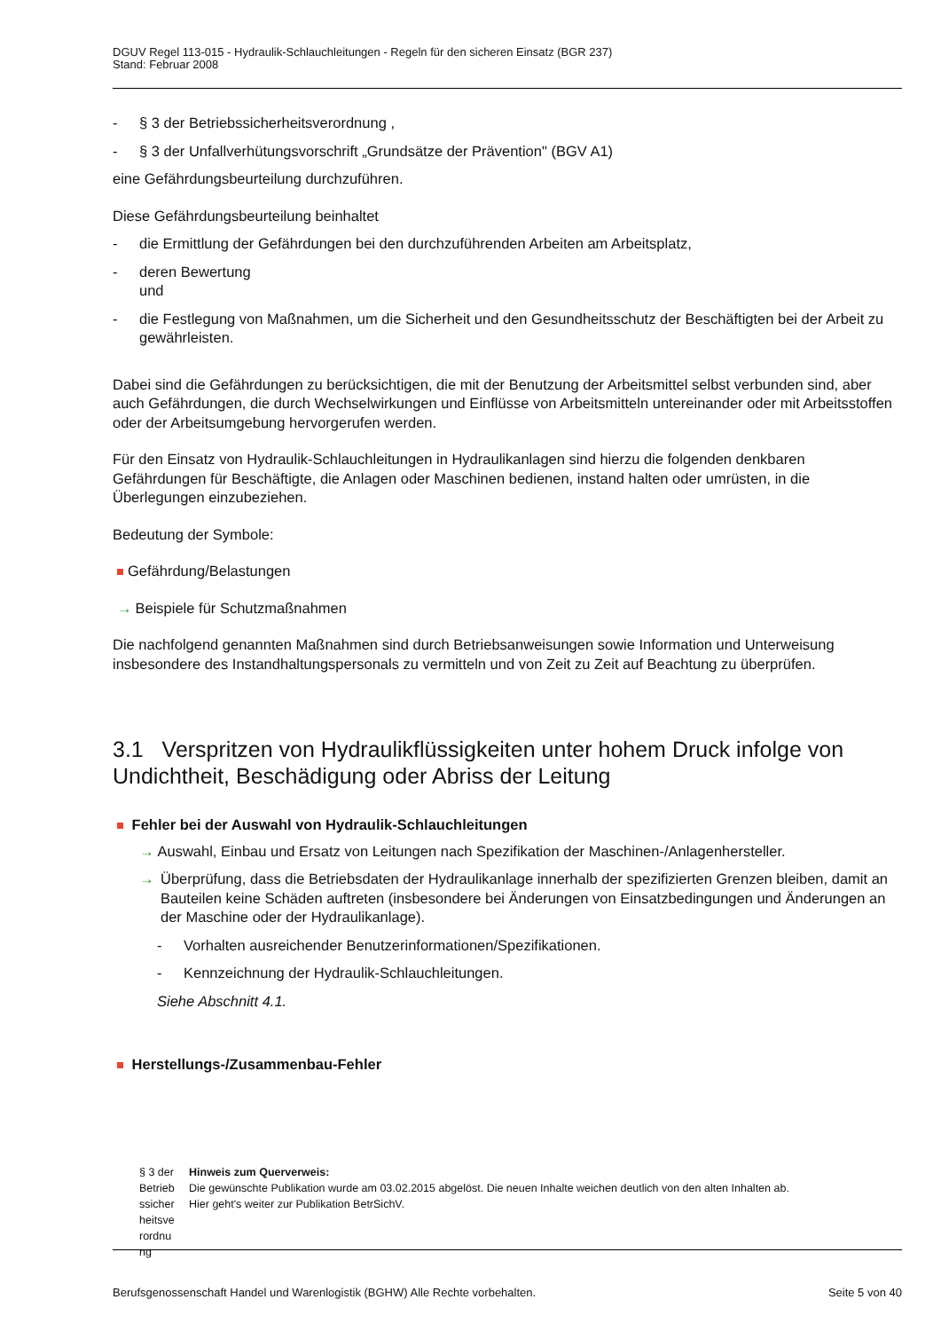DGUV Regel 113-015 - Hydraulik-Schlauchleitungen - Regeln für den sicheren Einsatz (BGR 237)
Stand: Februar 2008
- § 3 der Betriebssicherheitsverordnung ,
- § 3 der Unfallverhütungsvorschrift „Grundsätze der Prävention" (BGV A1)
eine Gefährdungsbeurteilung durchzuführen.
Diese Gefährdungsbeurteilung beinhaltet
- die Ermittlung der Gefährdungen bei den durchzuführenden Arbeiten am Arbeitsplatz,
- deren Bewertung
und
- die Festlegung von Maßnahmen, um die Sicherheit und den Gesundheitsschutz der Beschäftigten bei der Arbeit zu gewährleisten.
Dabei sind die Gefährdungen zu berücksichtigen, die mit der Benutzung der Arbeitsmittel selbst verbunden sind, aber auch Gefährdungen, die durch Wechselwirkungen und Einflüsse von Arbeitsmitteln untereinander oder mit Arbeitsstoffen oder der Arbeitsumgebung hervorgerufen werden.
Für den Einsatz von Hydraulik-Schlauchleitungen in Hydraulikanlagen sind hierzu die folgenden denkbaren Gefährdungen für Beschäftigte, die Anlagen oder Maschinen bedienen, instand halten oder umrüsten, in die Überlegungen einzubeziehen.
Bedeutung der Symbole:
Gefährdung/Belastungen
→ Beispiele für Schutzmaßnahmen
Die nachfolgend genannten Maßnahmen sind durch Betriebsanweisungen sowie Information und Unterweisung insbesondere des Instandhaltungspersonals zu vermitteln und von Zeit zu Zeit auf Beachtung zu überprüfen.
3.1 Verspritzen von Hydraulikflüssigkeiten unter hohem Druck infolge von Undichtheit, Beschädigung oder Abriss der Leitung
Fehler bei der Auswahl von Hydraulik-Schlauchleitungen
→ Auswahl, Einbau und Ersatz von Leitungen nach Spezifikation der Maschinen-/Anlagenhersteller.
→ Überprüfung, dass die Betriebsdaten der Hydraulikanlage innerhalb der spezifizierten Grenzen bleiben, damit an Bauteilen keine Schäden auftreten (insbesondere bei Änderungen von Einsatzbedingungen und Änderungen an der Maschine oder der Hydraulikanlage).
- Vorhalten ausreichender Benutzerinformationen/Spezifikationen.
- Kennzeichnung der Hydraulik-Schlauchleitungen.
Siehe Abschnitt 4.1.
Herstellungs-/Zusammenbau-Fehler
§ 3 der Betrieb ssicher heitsve rordnu ng
Hinweis zum Querverweis:
Die gewünschte Publikation wurde am 03.02.2015 abgelöst. Die neuen Inhalte weichen deutlich von den alten Inhalten ab.
Hier geht's weiter zur Publikation BetrSichV.
Berufsgenossenschaft Handel und Warenlogistik (BGHW) Alle Rechte vorbehalten. Seite 5 von 40